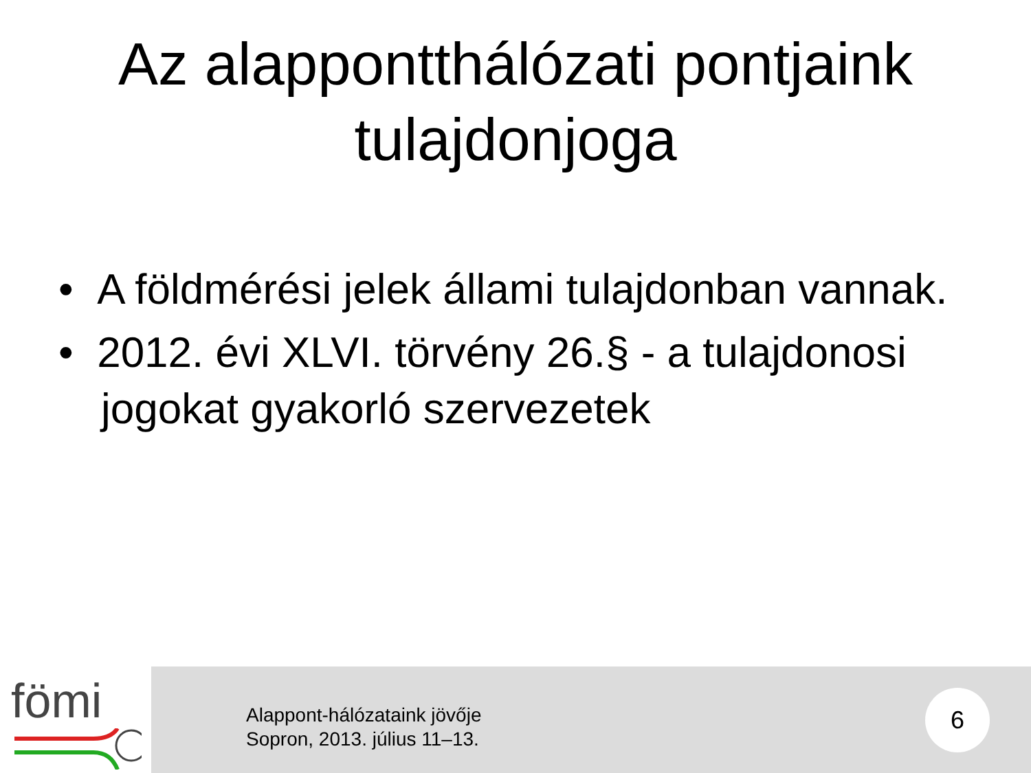Az alappontthálózati pontjaink
tulajdonjoga
• A földmérési jelek állami tulajdonban vannak.
• 2012. évi XLVI. törvény 26.§ - a tulajdonosi jogokat gyakorló szervezetek
fömi
Alappont-hálózataink jövője
Sopron, 2013. július 11–13.
6